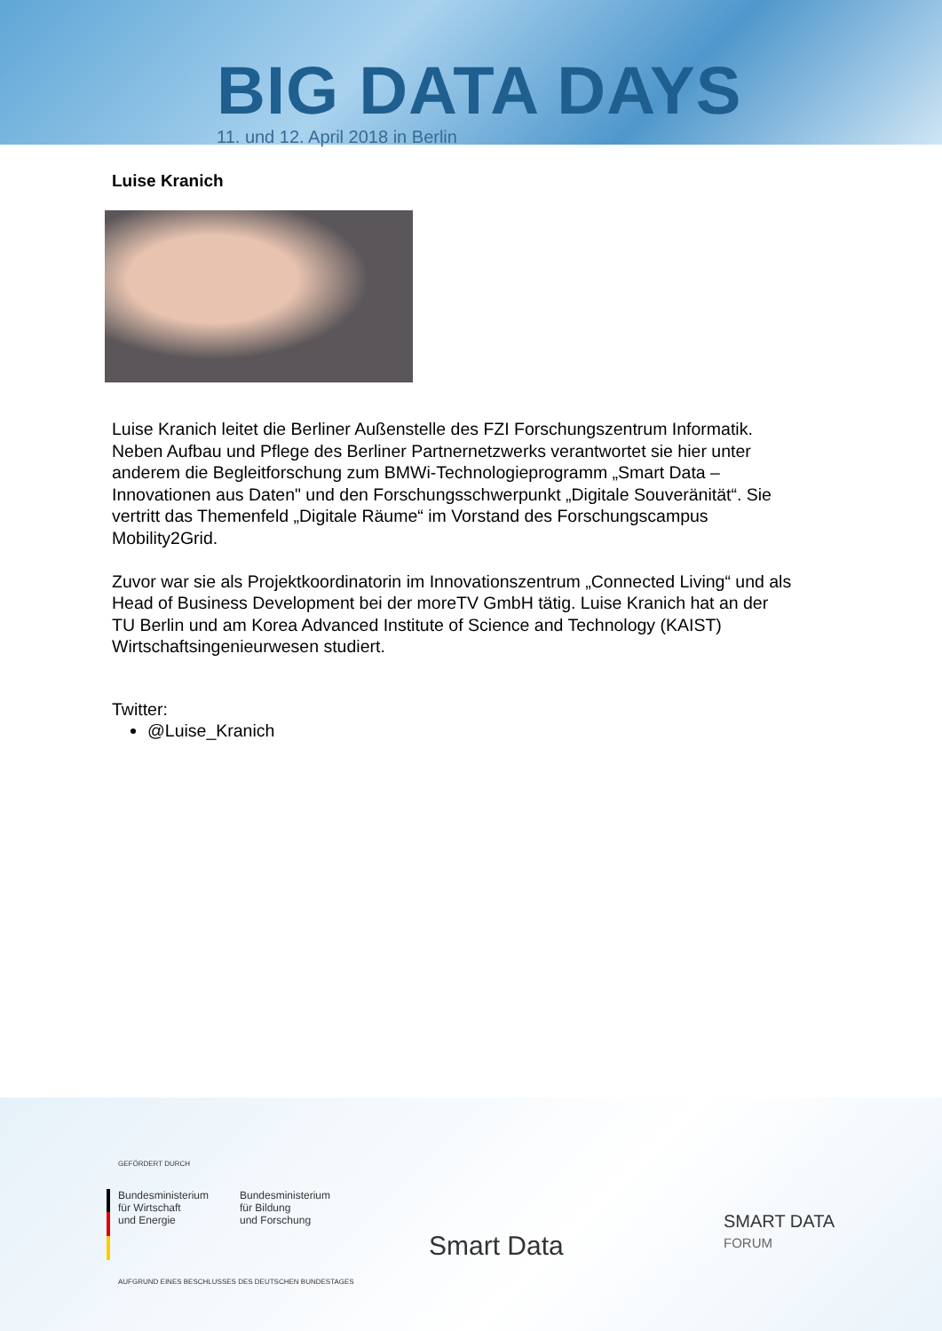BIG DATA DAYS
11. und 12. April 2018 in Berlin
Luise Kranich
Luise Kranich leitet die Berliner Außenstelle des FZI Forschungszentrum Informatik. Neben Aufbau und Pflege des Berliner Partnernetzwerks verantwortet sie hier unter anderem die Begleitforschung zum BMWi-Technologieprogramm „Smart Data – Innovationen aus Daten" und den Forschungsschwerpunkt „Digitale Souveränität“. Sie vertritt das Themenfeld „Digitale Räume“ im Vorstand des Forschungscampus Mobility2Grid.
Zuvor war sie als Projektkoordinatorin im Innovationszentrum „Connected Living“ und als Head of Business Development bei der moreTV GmbH tätig. Luise Kranich hat an der TU Berlin und am Korea Advanced Institute of Science and Technology (KAIST) Wirtschaftsingenieurwesen studiert.
Twitter:
@Luise_Kranich
GEFÖRDERT DURCH
Bundesministerium
für Wirtschaft
und Energie
Bundesministerium
für Bildung
und Forschung
AUFGRUND EINES BESCHLUSSES DES DEUTSCHEN BUNDESTAGES
Smart Data
SMART DATA
FORUM